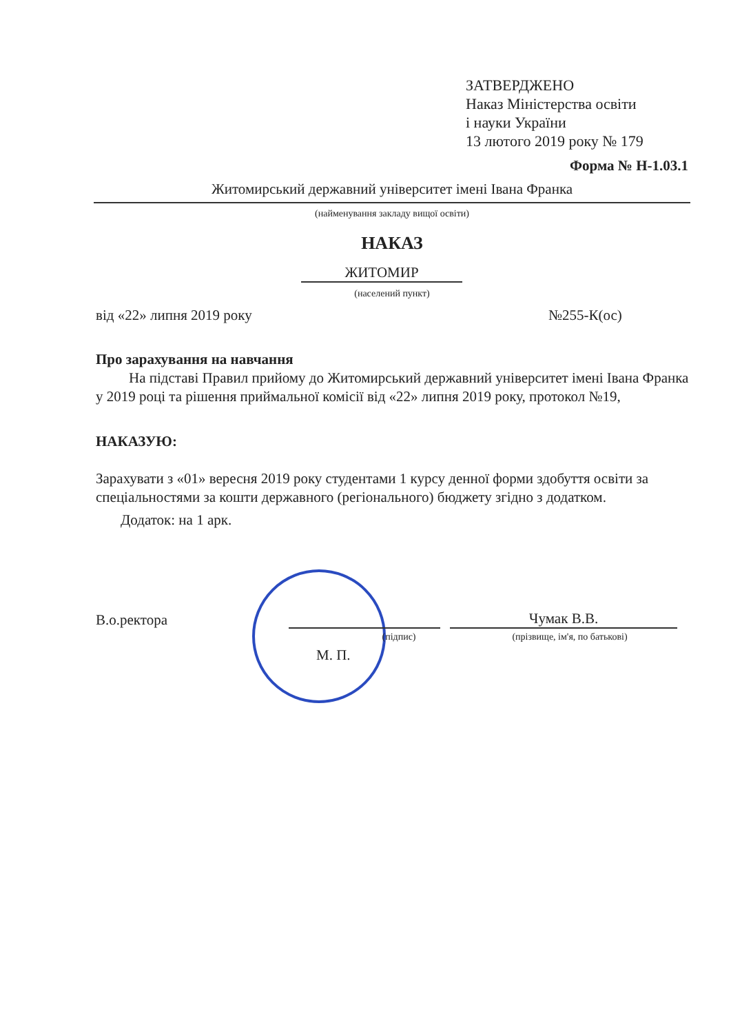ЗАТВЕРДЖЕНО
Наказ Міністерства освіти
і науки України
13 лютого 2019 року № 179
Форма № Н-1.03.1
Житомирський державний університет імені Івана Франка
(найменування закладу вищої освіти)
НАКАЗ
ЖИТОМИР
(населений пункт)
від «22» липня 2019 року №255-К(ос)
Про зарахування на навчання
На підставі Правил прийому до Житомирський державний університет імені Івана Франка у 2019 році та рішення приймальної комісії від «22» липня 2019 року, протокол №19,
НАКАЗУЮ:
Зарахувати з «01» вересня 2019 року студентами 1 курсу денної форми здобуття освіти за спеціальностями за кошти державного (регіонального) бюджету згідно з додатком.
Додаток: на 1 арк.
В.о.ректора
Чумак В.В.
(підпис) (прізвище, ім'я, по батькові)
М. П.